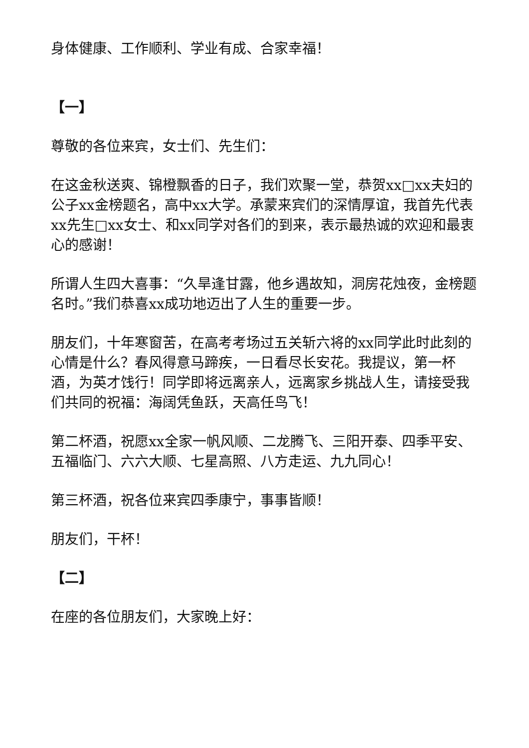身体健康、工作顺利、学业有成、合家幸福！
【一】
尊敬的各位来宾，女士们、先生们：
在这金秋送爽、锦橙飘香的日子，我们欢聚一堂，恭贺xx□xx夫妇的公子xx金榜题名，高中xx大学。承蒙来宾们的深情厚谊，我首先代表xx先生□xx女士、和xx同学对各们的到来，表示最热诚的欢迎和最衷心的感谢！
所谓人生四大喜事：“久旱逢甘露，他乡遇故知，洞房花烛夜，金榜题名时。”我们恭喜xx成功地迈出了人生的重要一步。
朋友们，十年寒窗苦，在高考考场过五关斩六将的xx同学此时此刻的心情是什么？春风得意马蹄疾，一日看尽长安花。我提议，第一杯酒，为英才饯行！同学即将远离亲人，远离家乡挑战人生，请接受我们共同的祝福：海阔凭鱼跃，天高任鸟飞！
第二杯酒，祝愿xx全家一帆风顺、二龙腾飞、三阳开泰、四季平安、五福临门、六六大顺、七星高照、八方走运、九九同心！
第三杯酒，祝各位来宾四季康宁，事事皆顺！
朋友们，干杯！
【二】
在座的各位朋友们，大家晚上好：